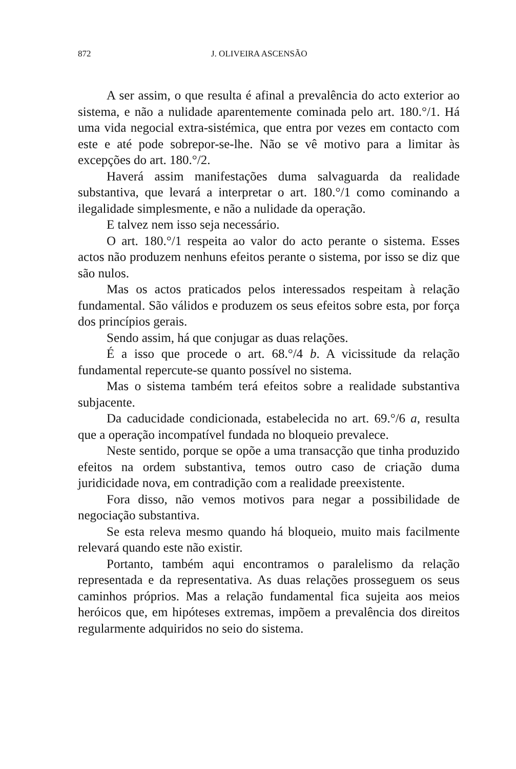872 J. OLIVEIRA ASCENSÃO
A ser assim, o que resulta é afinal a prevalência do acto exterior ao sistema, e não a nulidade aparentemente cominada pelo art. 180.°/1. Há uma vida negocial extra-sistémica, que entra por vezes em contacto com este e até pode sobrepor-se-lhe. Não se vê motivo para a limitar às excepções do art. 180.°/2.
Haverá assim manifestações duma salvaguarda da realidade substantiva, que levará a interpretar o art. 180.°/1 como cominando a ilegalidade simplesmente, e não a nulidade da operação.
E talvez nem isso seja necessário.
O art. 180.°/1 respeita ao valor do acto perante o sistema. Esses actos não produzem nenhuns efeitos perante o sistema, por isso se diz que são nulos.
Mas os actos praticados pelos interessados respeitam à relação fundamental. São válidos e produzem os seus efeitos sobre esta, por força dos princípios gerais.
Sendo assim, há que conjugar as duas relações.
É a isso que procede o art. 68.°/4 b. A vicissitude da relação fundamental repercute-se quanto possível no sistema.
Mas o sistema também terá efeitos sobre a realidade substantiva subjacente.
Da caducidade condicionada, estabelecida no art. 69.°/6 a, resulta que a operação incompatível fundada no bloqueio prevalece.
Neste sentido, porque se opõe a uma transacção que tinha produzido efeitos na ordem substantiva, temos outro caso de criação duma juridicidade nova, em contradição com a realidade preexistente.
Fora disso, não vemos motivos para negar a possibilidade de negociação substantiva.
Se esta releva mesmo quando há bloqueio, muito mais facilmente relevará quando este não existir.
Portanto, também aqui encontramos o paralelismo da relação representada e da representativa. As duas relações prosseguem os seus caminhos próprios. Mas a relação fundamental fica sujeita aos meios heróicos que, em hipóteses extremas, impõem a prevalência dos direitos regularmente adquiridos no seio do sistema.